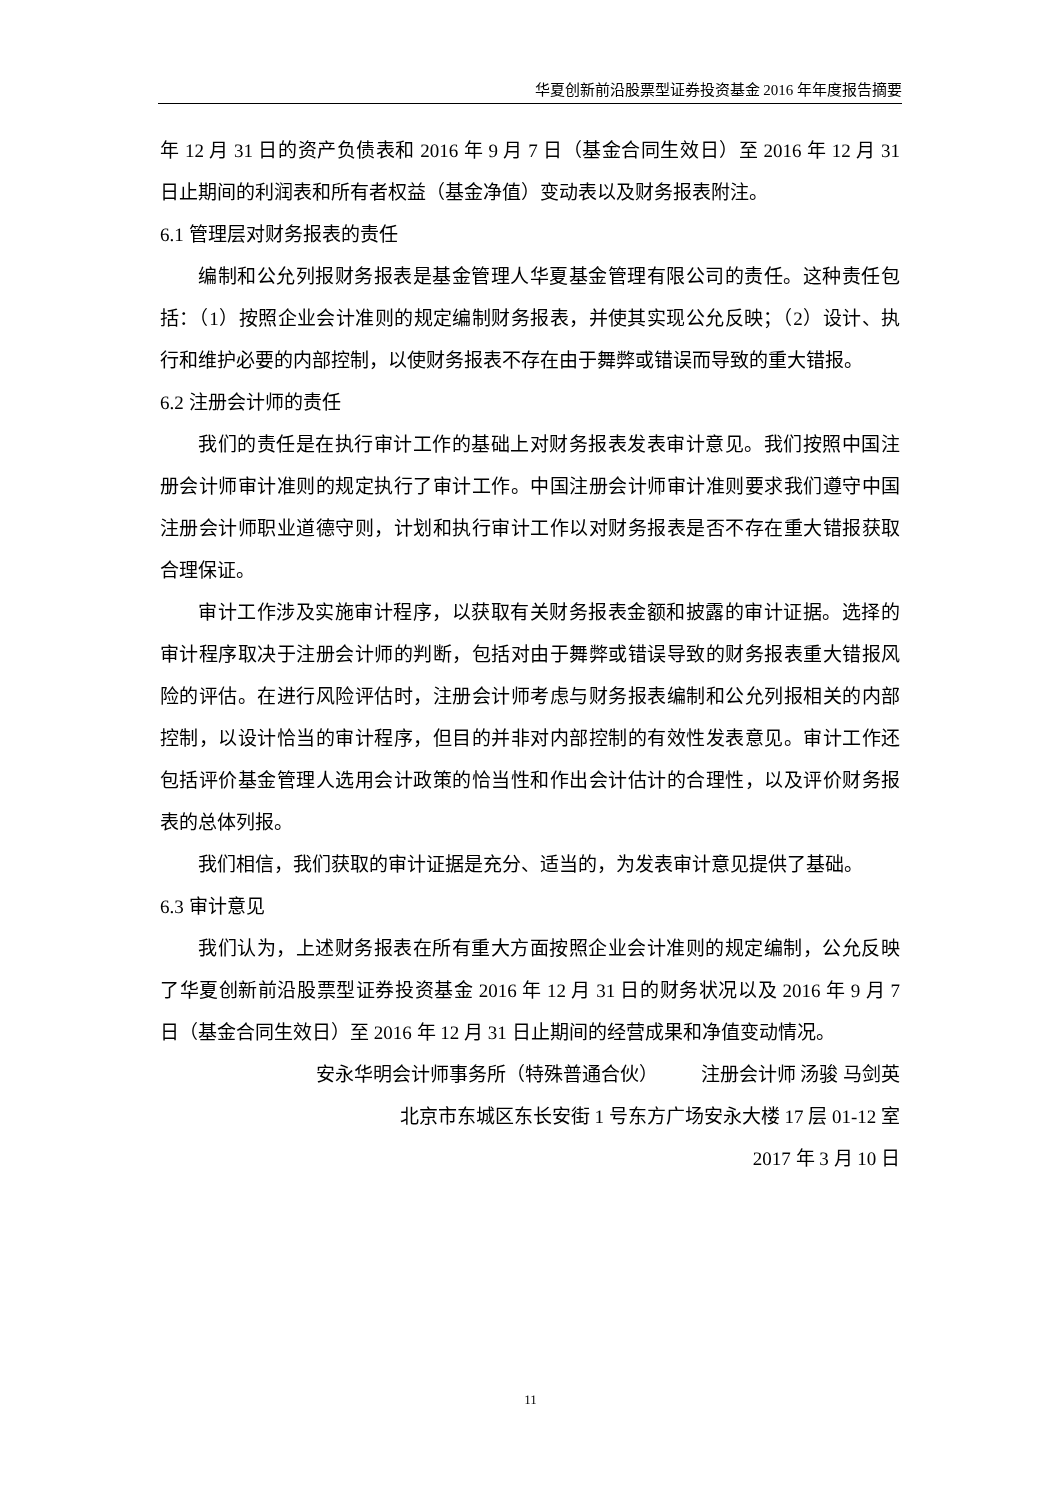华夏创新前沿股票型证券投资基金 2016 年年度报告摘要
年 12 月 31 日的资产负债表和 2016 年 9 月 7 日（基金合同生效日）至 2016 年 12 月 31 日止期间的利润表和所有者权益（基金净值）变动表以及财务报表附注。
6.1 管理层对财务报表的责任
编制和公允列报财务报表是基金管理人华夏基金管理有限公司的责任。这种责任包括：（1）按照企业会计准则的规定编制财务报表，并使其实现公允反映；（2）设计、执行和维护必要的内部控制，以使财务报表不存在由于舞弊或错误而导致的重大错报。
6.2 注册会计师的责任
我们的责任是在执行审计工作的基础上对财务报表发表审计意见。我们按照中国注册会计师审计准则的规定执行了审计工作。中国注册会计师审计准则要求我们遵守中国注册会计师职业道德守则，计划和执行审计工作以对财务报表是否不存在重大错报获取合理保证。
审计工作涉及实施审计程序，以获取有关财务报表金额和披露的审计证据。选择的审计程序取决于注册会计师的判断，包括对由于舞弊或错误导致的财务报表重大错报风险的评估。在进行风险评估时，注册会计师考虑与财务报表编制和公允列报相关的内部控制，以设计恰当的审计程序，但目的并非对内部控制的有效性发表意见。审计工作还包括评价基金管理人选用会计政策的恰当性和作出会计估计的合理性，以及评价财务报表的总体列报。
我们相信，我们获取的审计证据是充分、适当的，为发表审计意见提供了基础。
6.3 审计意见
我们认为，上述财务报表在所有重大方面按照企业会计准则的规定编制，公允反映了华夏创新前沿股票型证券投资基金 2016 年 12 月 31 日的财务状况以及 2016 年 9 月 7 日（基金合同生效日）至 2016 年 12 月 31 日止期间的经营成果和净值变动情况。
安永华明会计师事务所（特殊普通合伙） 注册会计师 汤骏 马剑英
北京市东城区东长安街 1 号东方广场安永大楼 17 层 01-12 室
2017 年 3 月 10 日
11